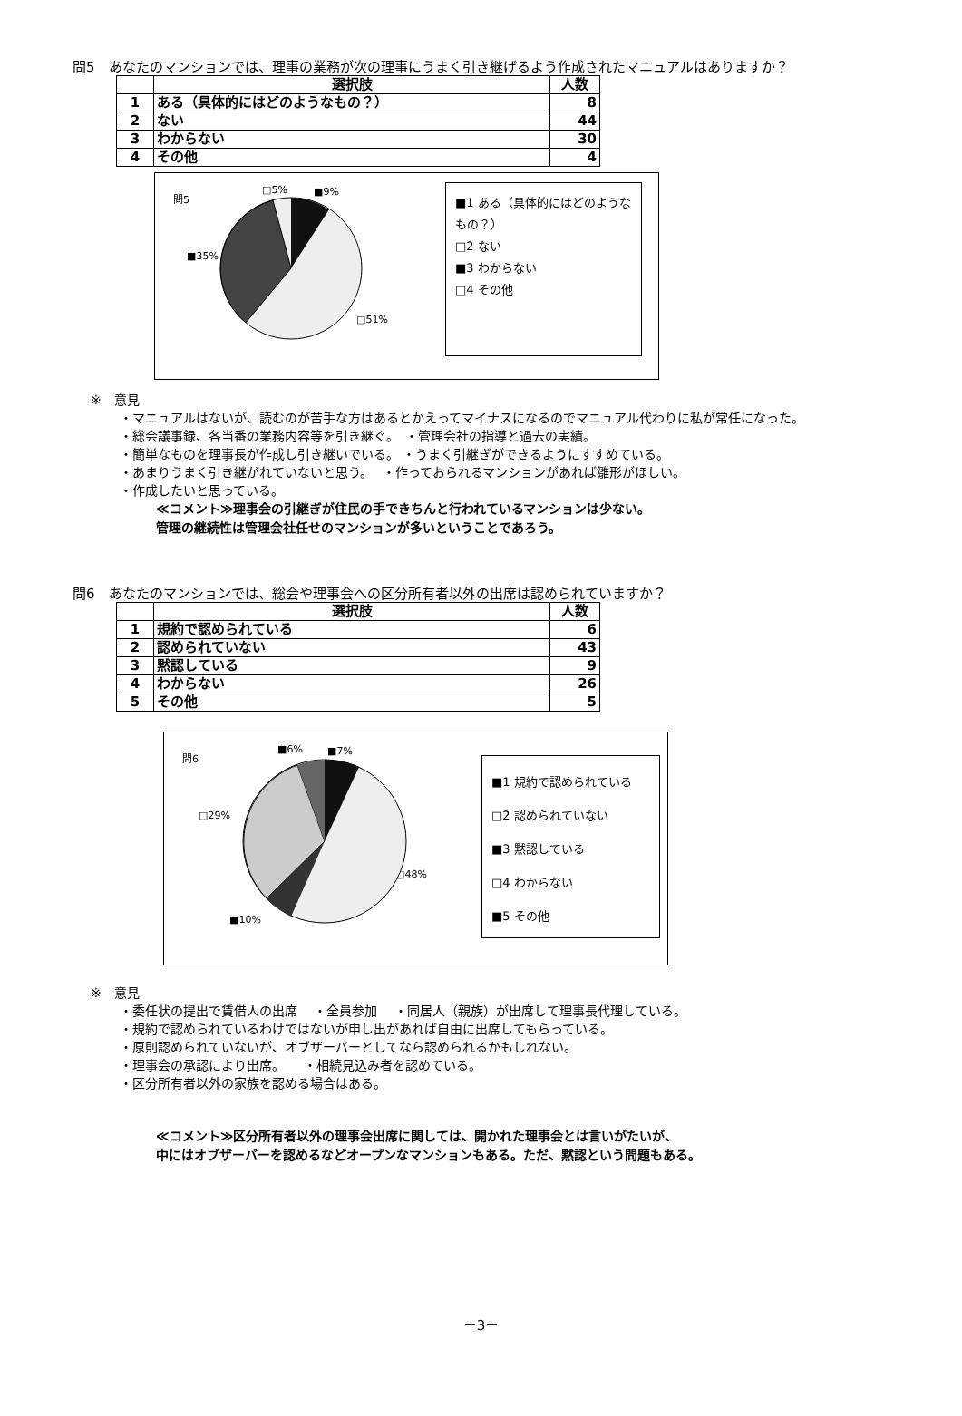問5　あなたのマンションでは、理事の業務が次の理事にうまく引き継げるよう作成されたマニュアルはありますか？
| | 選択肢 | 人数 |
| --- | --- | --- |
| 1 | ある（具体的にはどのようなもの？） | 8 |
| 2 | ない | 44 |
| 3 | わからない | 30 |
| 4 | その他 | 4 |
問5
□5% ■9%
■35%
□51%
■1 ある（具体的にはどのようなもの？）
□2 ない
■3 わからない
□4 その他
※　意見
・マニュアルはないが、読むのが苦手な方はあるとかえってマイナスになるのでマニュアル代わりに私が常任になった。
・総会議事録、各当番の業務内容等を引き継ぐ。　・管理会社の指導と過去の実績。
・簡単なものを理事長が作成し引き継いでいる。 ・うまく引継ぎができるようにすすめている。
・あまりうまく引き継がれていないと思う。　 ・作っておられるマンションがあれば雛形がほしい。
・作成したいと思っている。
≪コメント≫理事会の引継ぎが住民の手できちんと行われているマンションは少ない。
管理の継続性は管理会社任せのマンションが多いということであろう。
問6　あなたのマンションでは、総会や理事会への区分所有者以外の出席は認められていますか？
| | 選択肢 | 人数 |
| --- | --- | --- |
| 1 | 規約で認められている | 6 |
| 2 | 認められていない | 43 |
| 3 | 黙認している | 9 |
| 4 | わからない | 26 |
| 5 | その他 | 5 |
問6
■6% ■7%
□29%
□48%
■10%
■1 規約で認められている
□2 認められていない
■3 黙認している
□4 わからない
■5 その他
※　意見
・委任状の提出で賃借人の出席　 ・全員参加　 ・同居人（親族）が出席して理事長代理している。
・規約で認められているわけではないが申し出があれば自由に出席してもらっている。
・原則認められていないが、オブザーバーとしてなら認められるかもしれない。
・理事会の承認により出席。　　・相続見込み者を認めている。
・区分所有者以外の家族を認める場合はある。
≪コメント≫区分所有者以外の理事会出席に関しては、開かれた理事会とは言いがたいが、
中にはオブザーバーを認めるなどオープンなマンションもある。ただ、黙認という問題もある。
－3－